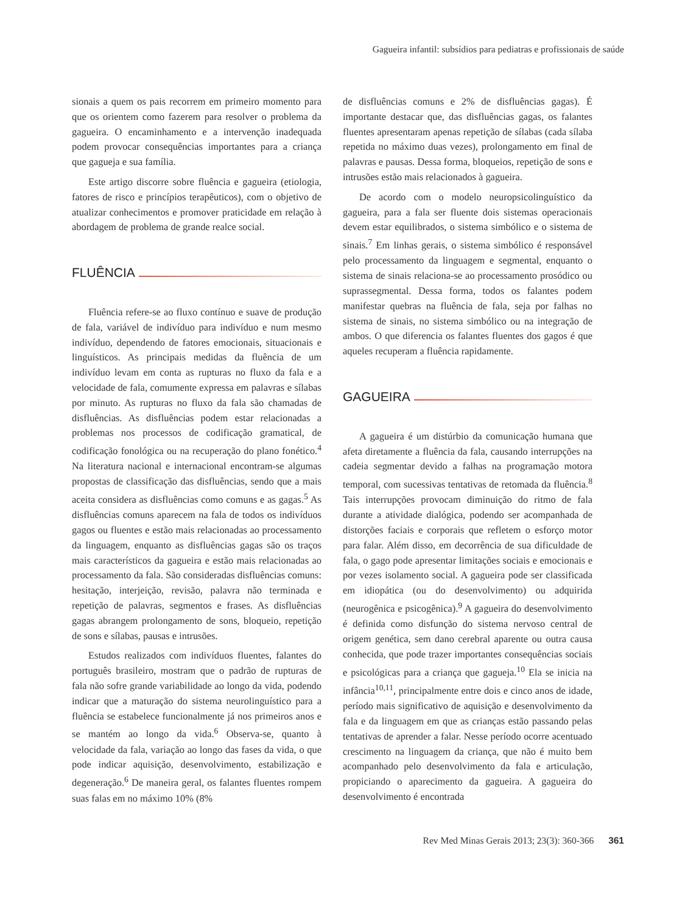Gagueira infantil: subsídios para pediatras e profissionais de saúde
sionais a quem os pais recorrem em primeiro momento para que os orientem como fazerem para resolver o problema da gagueira. O encaminhamento e a intervenção inadequada podem provocar consequências importantes para a criança que gagueja e sua família.
Este artigo discorre sobre fluência e gagueira (etiologia, fatores de risco e princípios terapêuticos), com o objetivo de atualizar conhecimentos e promover praticidade em relação à abordagem de problema de grande realce social.
FLUÊNCIA
Fluência refere-se ao fluxo contínuo e suave de produção de fala, variável de indivíduo para indivíduo e num mesmo indivíduo, dependendo de fatores emocionais, situacionais e linguísticos. As principais medidas da fluência de um indivíduo levam em conta as rupturas no fluxo da fala e a velocidade de fala, comumente expressa em palavras e sílabas por minuto. As rupturas no fluxo da fala são chamadas de disfluências. As disfluências podem estar relacionadas a problemas nos processos de codificação gramatical, de codificação fonológica ou na recuperação do plano fonético.<sup>4</sup> Na literatura nacional e internacional encontram-se algumas propostas de classificação das disfluências, sendo que a mais aceita considera as disfluências como comuns e as gagas.<sup>5</sup> As disfluências comuns aparecem na fala de todos os indivíduos gagos ou fluentes e estão mais relacionadas ao processamento da linguagem, enquanto as disfluências gagas são os traços mais característicos da gagueira e estão mais relacionadas ao processamento da fala. São consideradas disfluências comuns: hesitação, interjeição, revisão, palavra não terminada e repetição de palavras, segmentos e frases. As disfluências gagas abrangem prolongamento de sons, bloqueio, repetição de sons e sílabas, pausas e intrusões.
Estudos realizados com indivíduos fluentes, falantes do português brasileiro, mostram que o padrão de rupturas de fala não sofre grande variabilidade ao longo da vida, podendo indicar que a maturação do sistema neurolinguístico para a fluência se estabelece funcionalmente já nos primeiros anos e se mantém ao longo da vida.<sup>6</sup> Observa-se, quanto à velocidade da fala, variação ao longo das fases da vida, o que pode indicar aquisição, desenvolvimento, estabilização e degeneração.<sup>6</sup> De maneira geral, os falantes fluentes rompem suas falas em no máximo 10% (8%
de disfluências comuns e 2% de disfluências gagas). É importante destacar que, das disfluências gagas, os falantes fluentes apresentaram apenas repetição de sílabas (cada sílaba repetida no máximo duas vezes), prolongamento em final de palavras e pausas. Dessa forma, bloqueios, repetição de sons e intrusões estão mais relacionados à gagueira.
De acordo com o modelo neuropsicolinguístico da gagueira, para a fala ser fluente dois sistemas operacionais devem estar equilibrados, o sistema simbólico e o sistema de sinais.<sup>7</sup> Em linhas gerais, o sistema simbólico é responsável pelo processamento da linguagem e segmental, enquanto o sistema de sinais relaciona-se ao processamento prosódico ou suprassegmental. Dessa forma, todos os falantes podem manifestar quebras na fluência de fala, seja por falhas no sistema de sinais, no sistema simbólico ou na integração de ambos. O que diferencia os falantes fluentes dos gagos é que aqueles recuperam a fluência rapidamente.
GAGUEIRA
A gagueira é um distúrbio da comunicação humana que afeta diretamente a fluência da fala, causando interrupções na cadeia segmentar devido a falhas na programação motora temporal, com sucessivas tentativas de retomada da fluência.<sup>8</sup> Tais interrupções provocam diminuição do ritmo de fala durante a atividade dialógica, podendo ser acompanhada de distorções faciais e corporais que refletem o esforço motor para falar. Além disso, em decorrência de sua dificuldade de fala, o gago pode apresentar limitações sociais e emocionais e por vezes isolamento social. A gagueira pode ser classificada em idiopática (ou do desenvolvimento) ou adquirida (neurogênica e psicogênica).<sup>9</sup> A gagueira do desenvolvimento é definida como disfunção do sistema nervoso central de origem genética, sem dano cerebral aparente ou outra causa conhecida, que pode trazer importantes consequências sociais e psicológicas para a criança que gagueja.<sup>10</sup> Ela se inicia na infância<sup>10,11</sup>, principalmente entre dois e cinco anos de idade, período mais significativo de aquisição e desenvolvimento da fala e da linguagem em que as crianças estão passando pelas tentativas de aprender a falar. Nesse período ocorre acentuado crescimento na linguagem da criança, que não é muito bem acompanhado pelo desenvolvimento da fala e articulação, propiciando o aparecimento da gagueira. A gagueira do desenvolvimento é encontrada
Rev Med Minas Gerais 2013; 23(3): 360-366 361